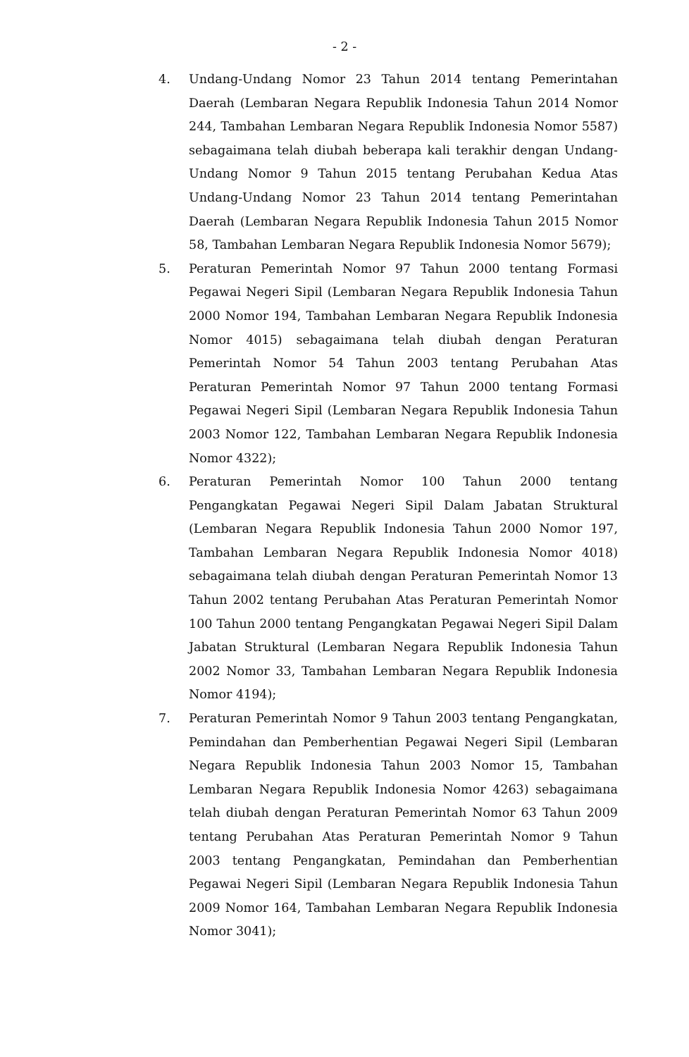- 2 -
4. Undang-Undang Nomor 23 Tahun 2014 tentang Pemerintahan Daerah (Lembaran Negara Republik Indonesia Tahun 2014 Nomor 244, Tambahan Lembaran Negara Republik Indonesia Nomor 5587) sebagaimana telah diubah beberapa kali terakhir dengan Undang-Undang Nomor 9 Tahun 2015 tentang Perubahan Kedua Atas Undang-Undang Nomor 23 Tahun 2014 tentang Pemerintahan Daerah (Lembaran Negara Republik Indonesia Tahun 2015 Nomor 58, Tambahan Lembaran Negara Republik Indonesia Nomor 5679);
5. Peraturan Pemerintah Nomor 97 Tahun 2000 tentang Formasi Pegawai Negeri Sipil (Lembaran Negara Republik Indonesia Tahun 2000 Nomor 194, Tambahan Lembaran Negara Republik Indonesia Nomor 4015) sebagaimana telah diubah dengan Peraturan Pemerintah Nomor 54 Tahun 2003 tentang Perubahan Atas Peraturan Pemerintah Nomor 97 Tahun 2000 tentang Formasi Pegawai Negeri Sipil (Lembaran Negara Republik Indonesia Tahun 2003 Nomor 122, Tambahan Lembaran Negara Republik Indonesia Nomor 4322);
6. Peraturan Pemerintah Nomor 100 Tahun 2000 tentang Pengangkatan Pegawai Negeri Sipil Dalam Jabatan Struktural (Lembaran Negara Republik Indonesia Tahun 2000 Nomor 197, Tambahan Lembaran Negara Republik Indonesia Nomor 4018) sebagaimana telah diubah dengan Peraturan Pemerintah Nomor 13 Tahun 2002 tentang Perubahan Atas Peraturan Pemerintah Nomor 100 Tahun 2000 tentang Pengangkatan Pegawai Negeri Sipil Dalam Jabatan Struktural (Lembaran Negara Republik Indonesia Tahun 2002 Nomor 33, Tambahan Lembaran Negara Republik Indonesia Nomor 4194);
7. Peraturan Pemerintah Nomor 9 Tahun 2003 tentang Pengangkatan, Pemindahan dan Pemberhentian Pegawai Negeri Sipil (Lembaran Negara Republik Indonesia Tahun 2003 Nomor 15, Tambahan Lembaran Negara Republik Indonesia Nomor 4263) sebagaimana telah diubah dengan Peraturan Pemerintah Nomor 63 Tahun 2009 tentang Perubahan Atas Peraturan Pemerintah Nomor 9 Tahun 2003 tentang Pengangkatan, Pemindahan dan Pemberhentian Pegawai Negeri Sipil (Lembaran Negara Republik Indonesia Tahun 2009 Nomor 164, Tambahan Lembaran Negara Republik Indonesia Nomor 3041);